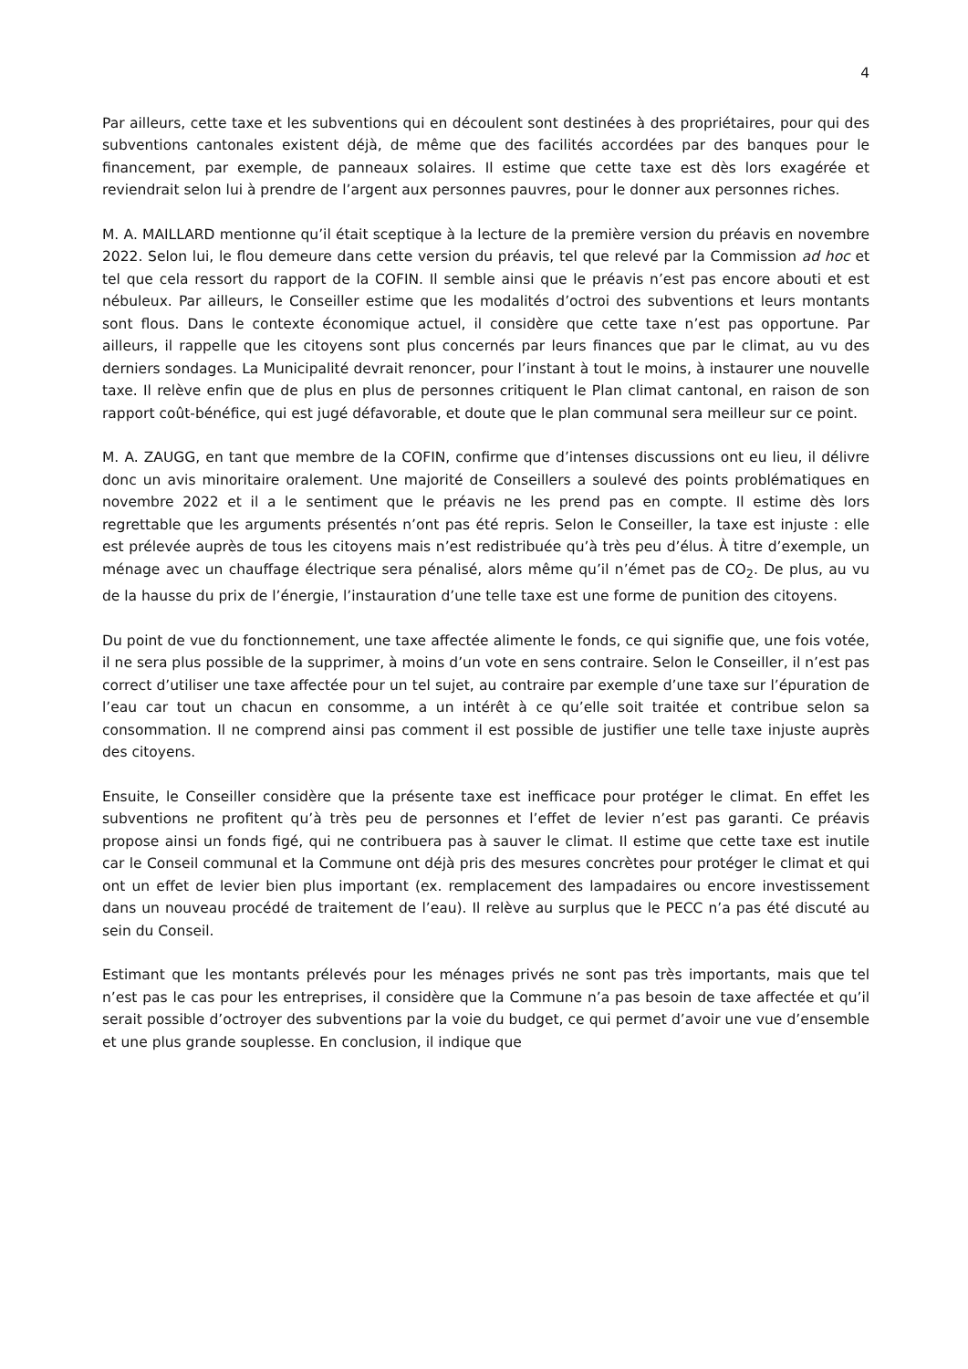4
Par ailleurs, cette taxe et les subventions qui en découlent sont destinées à des propriétaires, pour qui des subventions cantonales existent déjà, de même que des facilités accordées par des banques pour le financement, par exemple, de panneaux solaires. Il estime que cette taxe est dès lors exagérée et reviendrait selon lui à prendre de l’argent aux personnes pauvres, pour le donner aux personnes riches.
M. A. MAILLARD mentionne qu’il était sceptique à la lecture de la première version du préavis en novembre 2022. Selon lui, le flou demeure dans cette version du préavis, tel que relevé par la Commission ad hoc et tel que cela ressort du rapport de la COFIN. Il semble ainsi que le préavis n’est pas encore abouti et est nébuleux. Par ailleurs, le Conseiller estime que les modalités d’octroi des subventions et leurs montants sont flous. Dans le contexte économique actuel, il considère que cette taxe n’est pas opportune. Par ailleurs, il rappelle que les citoyens sont plus concernés par leurs finances que par le climat, au vu des derniers sondages. La Municipalité devrait renoncer, pour l’instant à tout le moins, à instaurer une nouvelle taxe. Il relève enfin que de plus en plus de personnes critiquent le Plan climat cantonal, en raison de son rapport coût-bénéfice, qui est jugé défavorable, et doute que le plan communal sera meilleur sur ce point.
M. A. ZAUGG, en tant que membre de la COFIN, confirme que d’intenses discussions ont eu lieu, il délivre donc un avis minoritaire oralement. Une majorité de Conseillers a soulevé des points problématiques en novembre 2022 et il a le sentiment que le préavis ne les prend pas en compte. Il estime dès lors regrettable que les arguments présentés n’ont pas été repris. Selon le Conseiller, la taxe est injuste : elle est prélevée auprès de tous les citoyens mais n’est redistribuée qu’à très peu d’élus. À titre d’exemple, un ménage avec un chauffage électrique sera pénalisé, alors même qu’il n’émet pas de CO<sub>2</sub>. De plus, au vu de la hausse du prix de l’énergie, l’instauration d’une telle taxe est une forme de punition des citoyens.
Du point de vue du fonctionnement, une taxe affectée alimente le fonds, ce qui signifie que, une fois votée, il ne sera plus possible de la supprimer, à moins d’un vote en sens contraire. Selon le Conseiller, il n’est pas correct d’utiliser une taxe affectée pour un tel sujet, au contraire par exemple d’une taxe sur l’épuration de l’eau car tout un chacun en consomme, a un intérêt à ce qu’elle soit traitée et contribue selon sa consommation. Il ne comprend ainsi pas comment il est possible de justifier une telle taxe injuste auprès des citoyens.
Ensuite, le Conseiller considère que la présente taxe est inefficace pour protéger le climat. En effet les subventions ne profitent qu’à très peu de personnes et l’effet de levier n’est pas garanti. Ce préavis propose ainsi un fonds figé, qui ne contribuera pas à sauver le climat. Il estime que cette taxe est inutile car le Conseil communal et la Commune ont déjà pris des mesures concrètes pour protéger le climat et qui ont un effet de levier bien plus important (ex. remplacement des lampadaires ou encore investissement dans un nouveau procédé de traitement de l’eau). Il relève au surplus que le PECC n’a pas été discuté au sein du Conseil.
Estimant que les montants prélevés pour les ménages privés ne sont pas très importants, mais que tel n’est pas le cas pour les entreprises, il considère que la Commune n’a pas besoin de taxe affectée et qu’il serait possible d’octroyer des subventions par la voie du budget, ce qui permet d’avoir une vue d’ensemble et une plus grande souplesse. En conclusion, il indique que